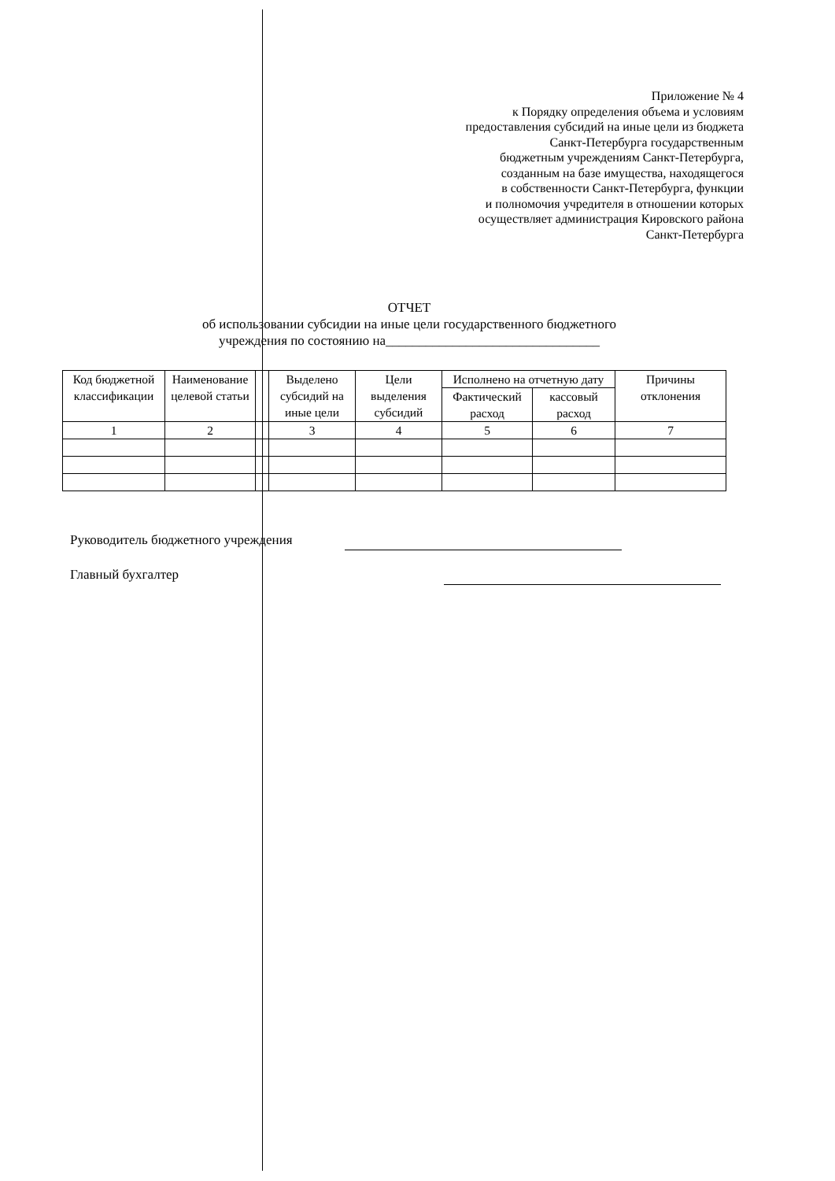Приложение № 4
к Порядку определения объема и условиям
предоставления субсидий на иные цели из бюджета
Санкт-Петербурга государственным
бюджетным учреждениям Санкт-Петербурга,
созданным на базе имущества, находящегося
в собственности Санкт-Петербурга, функции
и полномочия учредителя в отношении которых
осуществляет администрация Кировского района
Санкт-Петербурга
ОТЧЕТ
об использовании субсидии на иные цели государственного бюджетного
учреждения по состоянию на________________________________
| Код бюджетной классификации | Наименование целевой статьи | | Выделено субсидий на иные цели | Цели выделения субсидий | Исполнено на отчетную дату | | Причины отклонения |
| --- | --- | --- | --- | --- | --- | --- | --- |
| | | | | | Фактический расход | кассовый расход | |
| 1 | 2 | | 3 | 4 | 5 | 6 | 7 |
Руководитель бюджетного учреждения
Главный бухгалтер